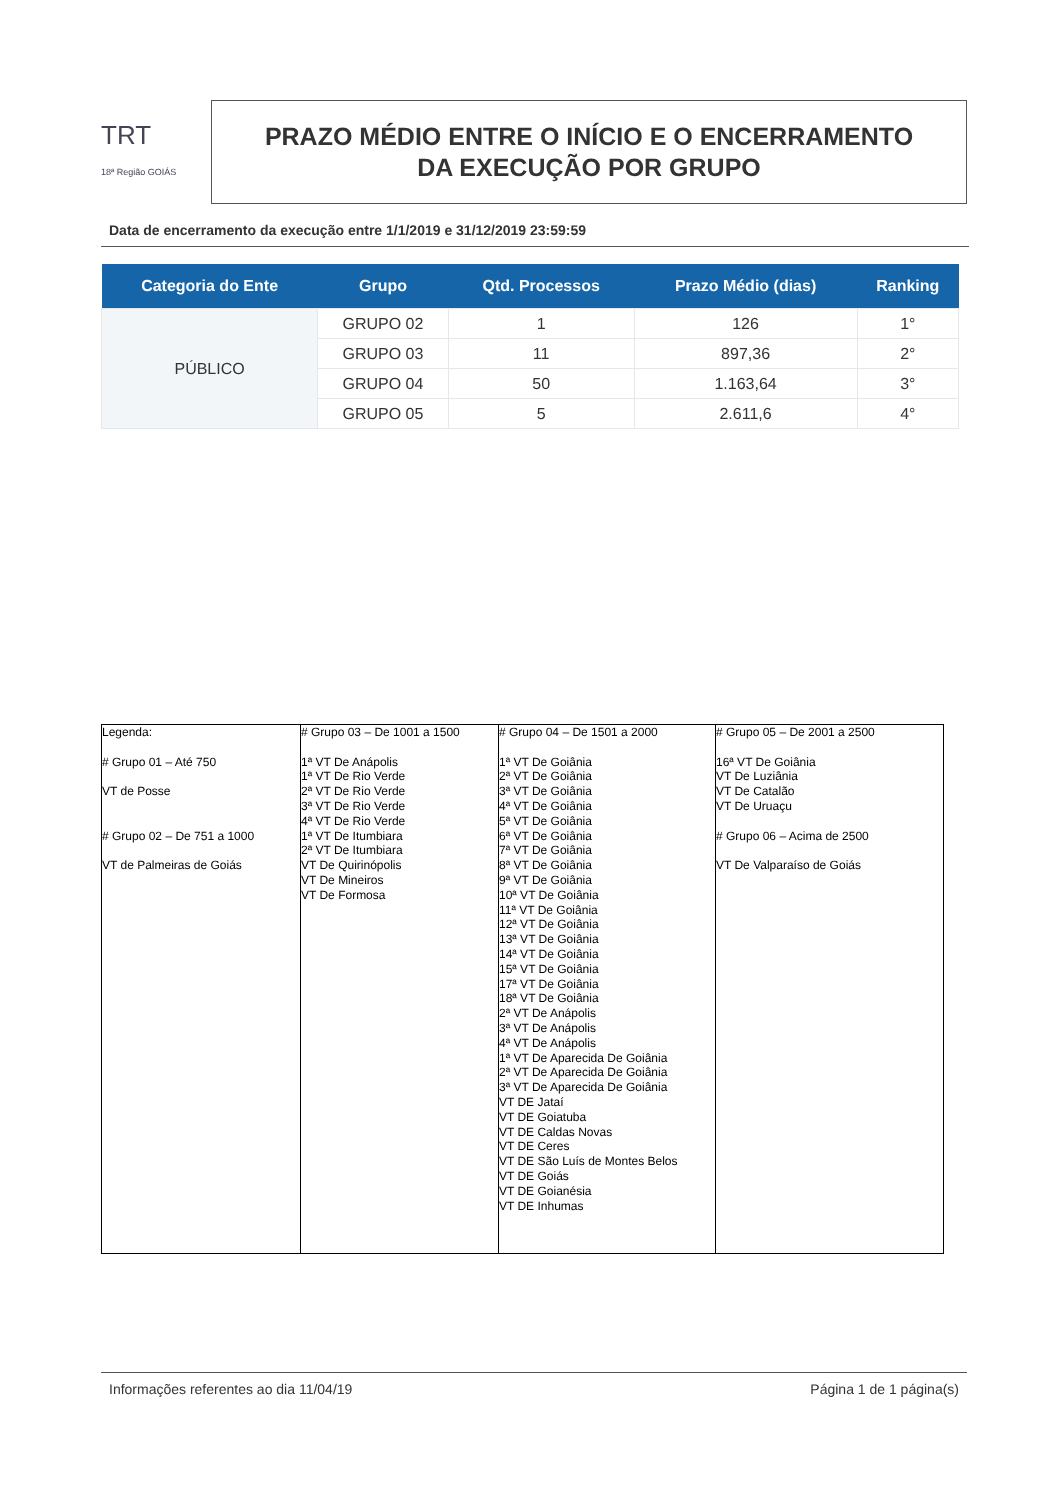TRT
18ª Região GOIÁS
PRAZO MÉDIO ENTRE O INÍCIO E O ENCERRAMENTO
DA EXECUÇÃO POR GRUPO
Data de encerramento da execução entre 1/1/2019 e 31/12/2019 23:59:59
| Categoria do Ente | Grupo | Qtd. Processos | Prazo Médio (dias) | Ranking |
| --- | --- | --- | --- | --- |
| PÚBLICO | GRUPO 02 | 1 | 126 | 1° |
| | GRUPO 03 | 11 | 897,36 | 2° |
| | GRUPO 04 | 50 | 1.163,64 | 3° |
| | GRUPO 05 | 5 | 2.611,6 | 4° |
| Legenda: # Grupo 01 – Até 750 VT de Posse # Grupo 02 – De 751 a 1000 VT de Palmeiras de Goiás | # Grupo 03 – De 1001 a 1500 1ª VT De Anápolis 1ª VT De Rio Verde 2ª VT De Rio Verde 3ª VT De Rio Verde 4ª VT De Rio Verde 1ª VT De Itumbiara 2ª VT De Itumbiara VT De Quirinópolis VT De Mineiros VT De Formosa | # Grupo 04 – De 1501 a 2000 1ª VT De Goiânia 2ª VT De Goiânia 3ª VT De Goiânia 4ª VT De Goiânia 5ª VT De Goiânia 6ª VT De Goiânia 7ª VT De Goiânia 8ª VT De Goiânia 9ª VT De Goiânia 10ª VT De Goiânia 11ª VT De Goiânia 12ª VT De Goiânia 13ª VT De Goiânia 14ª VT De Goiânia 15ª VT De Goiânia 17ª VT De Goiânia 18ª VT De Goiânia 2ª VT De Anápolis 3ª VT De Anápolis 4ª VT De Anápolis 1ª VT De Aparecida De Goiânia 2ª VT De Aparecida De Goiânia 3ª VT De Aparecida De Goiânia VT DE Jataí VT DE Goiatuba VT DE Caldas Novas VT DE Ceres VT DE São Luís de Montes Belos VT DE Goiás VT DE Goianésia VT DE Inhumas | # Grupo 05 – De 2001 a 2500 16ª VT De Goiânia VT De Luziânia VT De Catalão VT De Uruaçu # Grupo 06 – Acima de 2500 VT De Valparaíso de Goiás |
Informações referentes ao dia 11/04/19 Página 1 de 1 página(s)